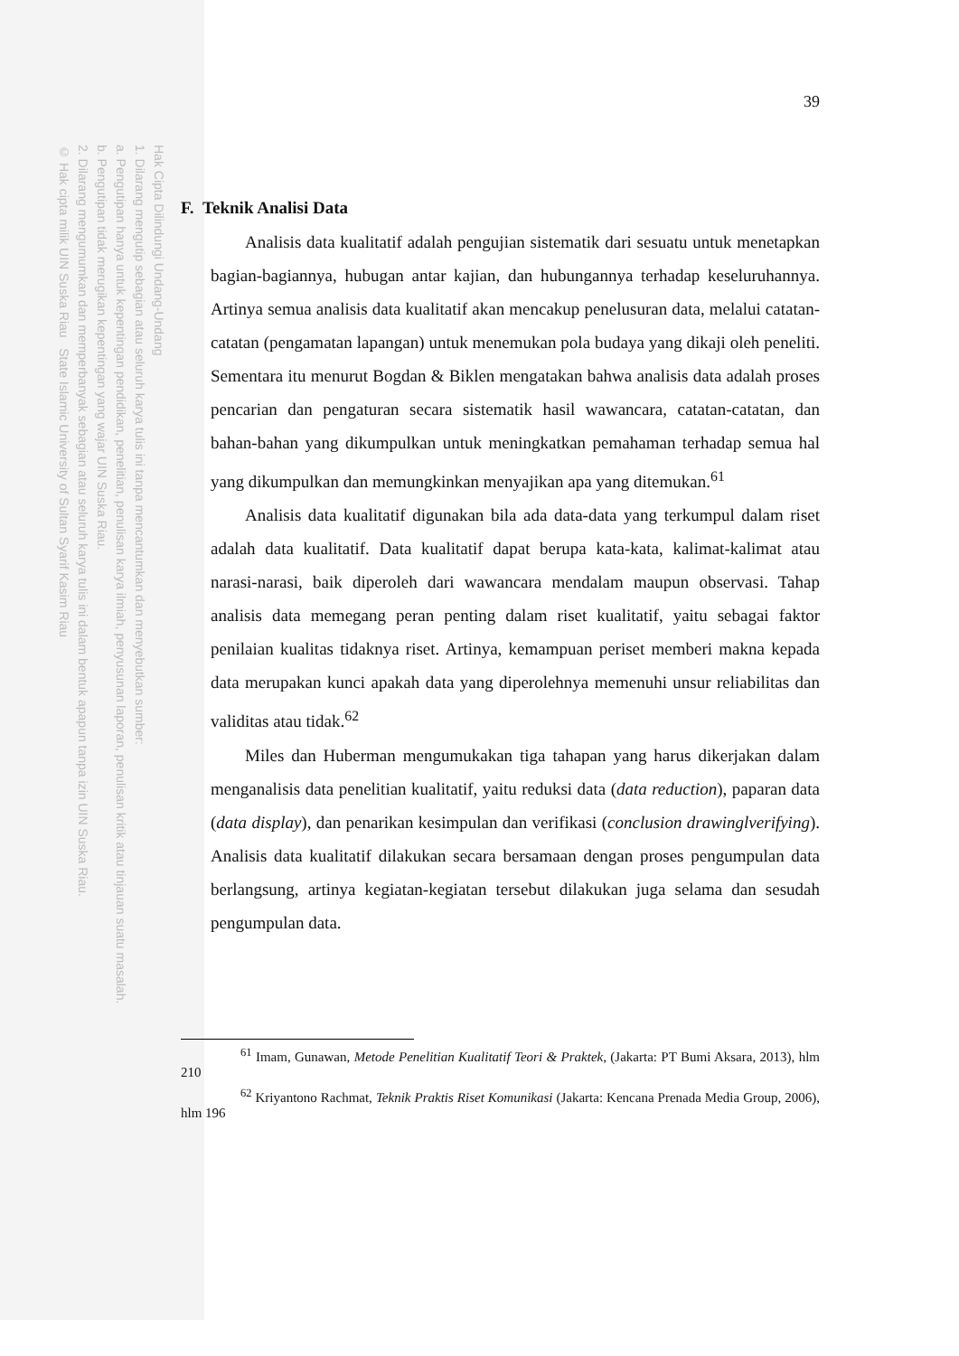Hak Cipta Dilindungi Undang-Undang
1. Dilarang mengutip sebagian atau seluruh karya tulis ini tanpa mencantumkan dan menyebutkan sumber:
a. Pengutipan hanya untuk kepentingan pendidikan, penelitian, penulisan karya ilmiah, penyusunan laporan, penulisan kritik atau tinjauan suatu masalah.
b. Pengutipan tidak merugikan kepentingan yang wajar UIN Suska Riau.
2. Dilarang mengumumkan dan memperbanyak sebagian atau seluruh karya tulis ini dalam bentuk apapun tanpa izin UIN Suska Riau.
© Hak cipta milik UIN Suska Riau State Islamic University of Sultan Syarif Kasim Riau
39
F. Teknik Analisi Data
Analisis data kualitatif adalah pengujian sistematik dari sesuatu untuk menetapkan bagian-bagiannya, hubugan antar kajian, dan hubungannya terhadap keseluruhannya. Artinya semua analisis data kualitatif akan mencakup penelusuran data, melalui catatan- catatan (pengamatan lapangan) untuk menemukan pola budaya yang dikaji oleh peneliti. Sementara itu menurut Bogdan & Biklen mengatakan bahwa analisis data adalah proses pencarian dan pengaturan secara sistematik hasil wawancara, catatan-catatan, dan bahan-bahan yang dikumpulkan untuk meningkatkan pemahaman terhadap semua hal yang dikumpulkan dan memungkinkan menyajikan apa yang ditemukan.<sup>61</sup>
Analisis data kualitatif digunakan bila ada data-data yang terkumpul dalam riset adalah data kualitatif. Data kualitatif dapat berupa kata-kata, kalimat-kalimat atau narasi-narasi, baik diperoleh dari wawancara mendalam maupun observasi. Tahap analisis data memegang peran penting dalam riset kualitatif, yaitu sebagai faktor penilaian kualitas tidaknya riset. Artinya, kemampuan periset memberi makna kepada data merupakan kunci apakah data yang diperolehnya memenuhi unsur reliabilitas dan validitas atau tidak.<sup>62</sup>
Miles dan Huberman mengumukakan tiga tahapan yang harus dikerjakan dalam menganalisis data penelitian kualitatif, yaitu reduksi data (data reduction), paparan data (data display), dan penarikan kesimpulan dan verifikasi (conclusion drawinglverifying). Analisis data kualitatif dilakukan secara bersamaan dengan proses pengumpulan data berlangsung, artinya kegiatan-kegiatan tersebut dilakukan juga selama dan sesudah pengumpulan data.
<sup>61</sup> Imam, Gunawan, Metode Penelitian Kualitatif Teori & Praktek, (Jakarta: PT Bumi Aksara, 2013), hlm 210
<sup>62</sup> Kriyantono Rachmat, Teknik Praktis Riset Komunikasi (Jakarta: Kencana Prenada Media Group, 2006), hlm 196